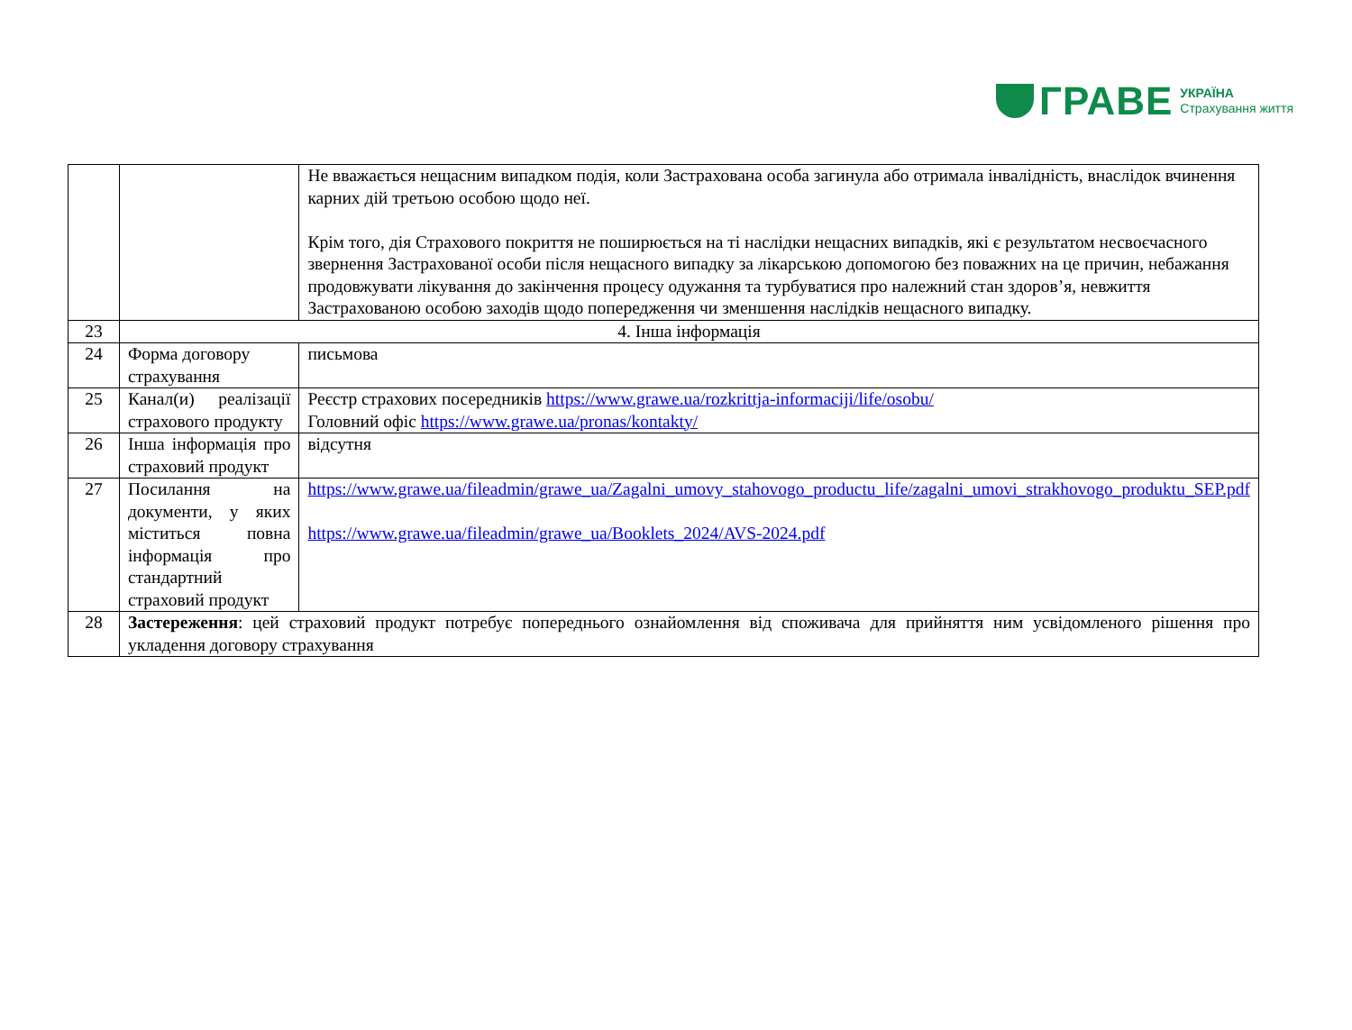ГРАВЕ УКРАЇНА
Страхування життя
| | | Не вважається нещасним випадком подія, коли Застрахована особа загинула або отримала інвалідність, внаслідок вчинення карних дій третьою особою щодо неї. Крім того, дія Страхового покриття не поширюється на ті наслідки нещасних випадків, які є результатом несвоєчасного звернення Застрахованої особи після нещасного випадку за лікарською допомогою без поважних на це причин, небажання продовжувати лікування до закінчення процесу одужання та турбуватися про належний стан здоров’я, невжиття Застрахованою особою заходів щодо попередження чи зменшення наслідків нещасного випадку. |
| 23 | 4. Інша інформація | |
| 24 | Форма договору страхування | письмова |
| 25 | Канал(и) реалізації страхового продукту | Реєстр страхових посередників https://www.grawe.ua/rozkrittja-informaciji/life/osobu/ Головний офіс https://www.grawe.ua/pronas/kontakty/ |
| 26 | Інша інформація про страховий продукт | відсутня |
| 27 | Посилання на документи, у яких міститься повна інформація про стандартний страховий продукт | https://www.grawe.ua/fileadmin/grawe_ua/Zagalni_umovy_stahovogo_productu_life/zagalni_umovi_strakhovogo_produktu_SEP.pdf https://www.grawe.ua/fileadmin/grawe_ua/Booklets_2024/AVS-2024.pdf |
| 28 | Застереження : цей страховий продукт потребує попереднього ознайомлення від споживача для прийняття ним усвідомленого рішення про укладення договору страхування | |